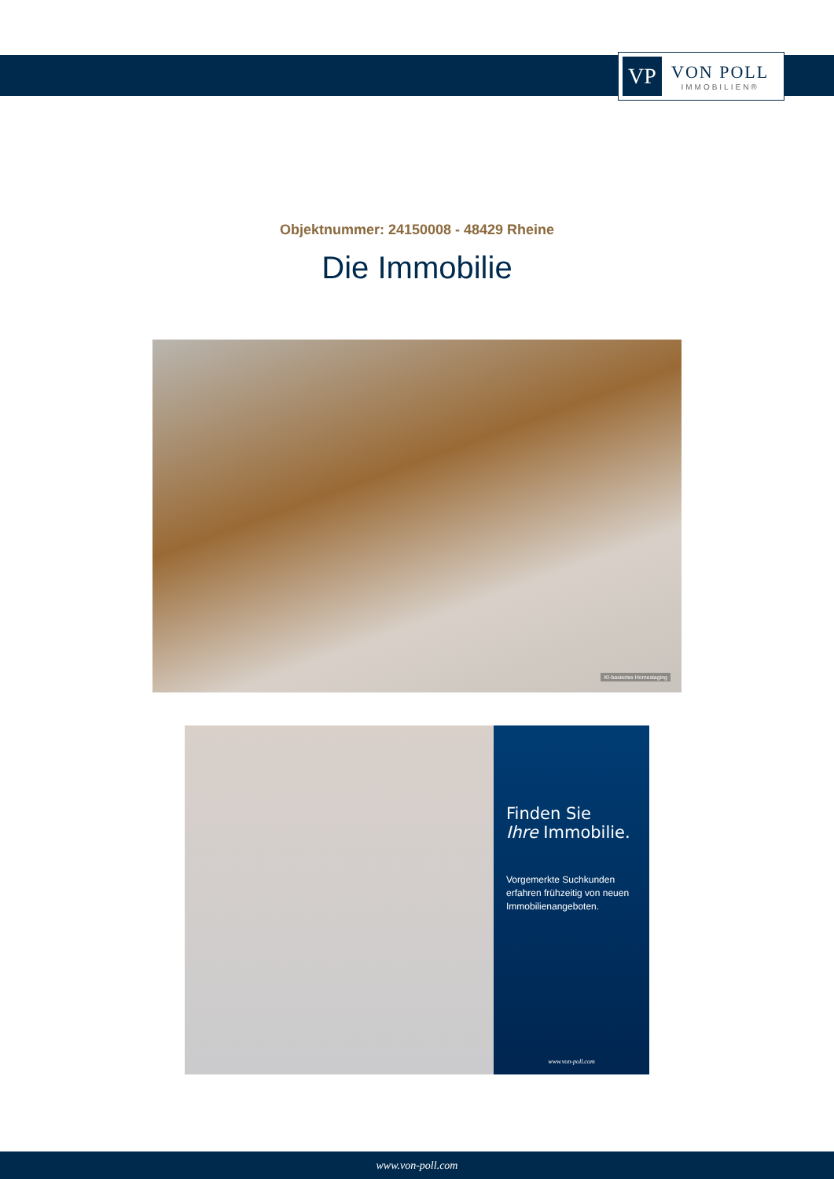VP
VON POLL
IMMOBILIEN®
Objektnummer: 24150008 - 48429 Rheine
Die Immobilie
KI-basiertes Homestaging
Finden Sie
Ihre Immobilie.
Vorgemerkte Suchkunden erfahren frühzeitig von neuen Immobilienangeboten.
www.von-poll.com
www.von-poll.com